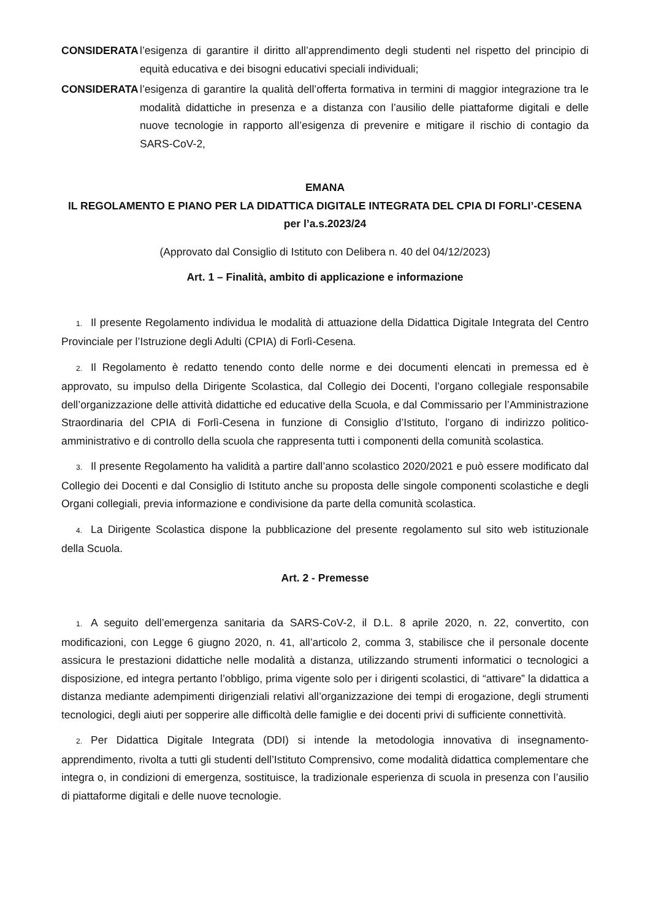CONSIDERATA l’esigenza di garantire il diritto all’apprendimento degli studenti nel rispetto del principio di equità educativa e dei bisogni educativi speciali individuali;
CONSIDERATA l’esigenza di garantire la qualità dell’offerta formativa in termini di maggior integrazione tra le modalità didattiche in presenza e a distanza con l’ausilio delle piattaforme digitali e delle nuove tecnologie in rapporto all’esigenza di prevenire e mitigare il rischio di contagio da SARS-CoV-2,
EMANA
IL REGOLAMENTO E PIANO PER LA DIDATTICA DIGITALE INTEGRATA DEL CPIA DI FORLI’-CESENA
per l’a.s.2023/24
(Approvato dal Consiglio di Istituto con Delibera n. 40 del 04/12/2023)
Art. 1 – Finalità, ambito di applicazione e informazione
1. Il presente Regolamento individua le modalità di attuazione della Didattica Digitale Integrata del Centro Provinciale per l’Istruzione degli Adulti (CPIA) di Forlì-Cesena.
2. Il Regolamento è redatto tenendo conto delle norme e dei documenti elencati in premessa ed è approvato, su impulso della Dirigente Scolastica, dal Collegio dei Docenti, l’organo collegiale responsabile dell’organizzazione delle attività didattiche ed educative della Scuola, e dal Commissario per l’Amministrazione Straordinaria del CPIA di Forlì-Cesena in funzione di Consiglio d’Istituto, l’organo di indirizzo politico-amministrativo e di controllo della scuola che rappresenta tutti i componenti della comunità scolastica.
3. Il presente Regolamento ha validità a partire dall’anno scolastico 2020/2021 e può essere modificato dal Collegio dei Docenti e dal Consiglio di Istituto anche su proposta delle singole componenti scolastiche e degli Organi collegiali, previa informazione e condivisione da parte della comunità scolastica.
4. La Dirigente Scolastica dispone la pubblicazione del presente regolamento sul sito web istituzionale della Scuola.
Art. 2 - Premesse
1. A seguito dell’emergenza sanitaria da SARS-CoV-2, il D.L. 8 aprile 2020, n. 22, convertito, con modificazioni, con Legge 6 giugno 2020, n. 41, all’articolo 2, comma 3, stabilisce che il personale docente assicura le prestazioni didattiche nelle modalità a distanza, utilizzando strumenti informatici o tecnologici a disposizione, ed integra pertanto l’obbligo, prima vigente solo per i dirigenti scolastici, di “attivare” la didattica a distanza mediante adempimenti dirigenziali relativi all’organizzazione dei tempi di erogazione, degli strumenti tecnologici, degli aiuti per sopperire alle difficoltà delle famiglie e dei docenti privi di sufficiente connettività.
2. Per Didattica Digitale Integrata (DDI) si intende la metodologia innovativa di insegnamento-apprendimento, rivolta a tutti gli studenti dell’Istituto Comprensivo, come modalità didattica complementare che integra o, in condizioni di emergenza, sostituisce, la tradizionale esperienza di scuola in presenza con l’ausilio di piattaforme digitali e delle nuove tecnologie.